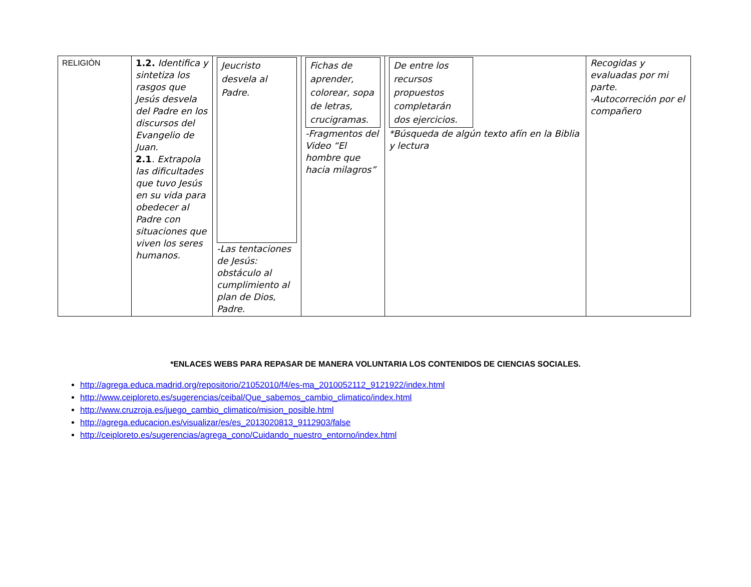| RELIGIÓN | 1.2. Identifica y sintetiza los rasgos que Jesús desvela del Padre en los discursos del Evangelio de Juan. 2.1 . Extrapola las dificultades que tuvo Jesús en su vida para obedecer al Padre con situaciones que viven los seres humanos. | Jeucristo desvela al Padre. -Las tentaciones de Jesús: obstáculo al cumplimiento al plan de Dios, Padre. | Fichas de aprender, colorear, sopa de letras, crucigramas. -Fragmentos del Video “El hombre que hacia milagros” | De entre los recursos propuestos completarán dos ejercicios. *Búsqueda de algún texto afín en la Biblia y lectura | Recogidas y evaluadas por mi parte. -Autocorreción por el compañero |
*ENLACES WEBS PARA REPASAR DE MANERA VOLUNTARIA LOS CONTENIDOS DE CIENCIAS SOCIALES.
http://agrega.educa.madrid.org/repositorio/21052010/f4/es-ma_2010052112_9121922/index.html
http://www.ceiploreto.es/sugerencias/ceibal/Que_sabemos_cambio_climatico/index.html
http://www.cruzroja.es/juego_cambio_climatico/mision_posible.html
http://agrega.educacion.es/visualizar/es/es_2013020813_9112903/false
http://ceiploreto.es/sugerencias/agrega_cono/Cuidando_nuestro_entorno/index.html